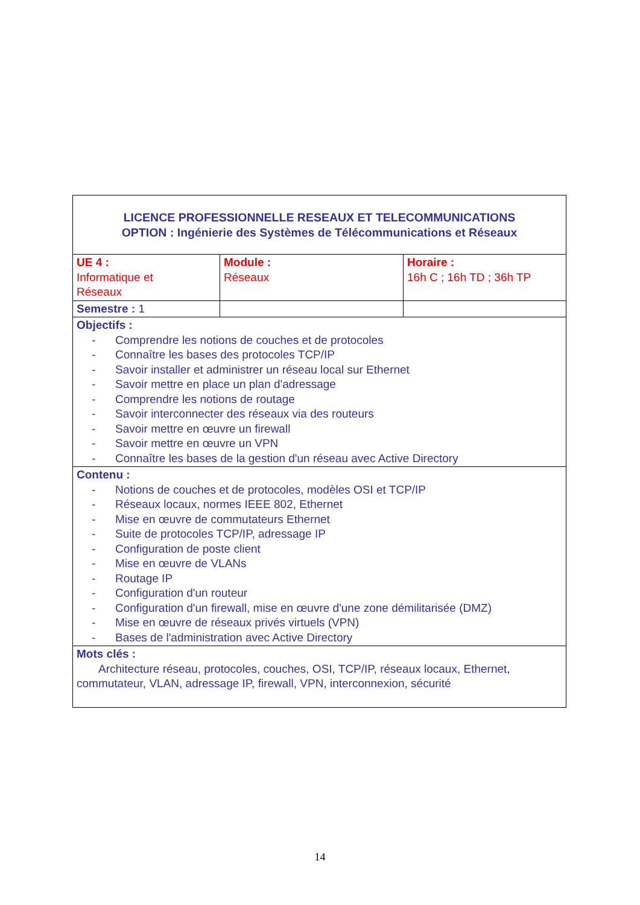| LICENCE PROFESSIONNELLE RESEAUX ET TELECOMMUNICATIONS OPTION : Ingénierie des Systèmes de Télécommunications et Réseaux | | |
| UE 4 : Informatique et Réseaux | Module : Réseaux | Horaire : 16h C ; 16h TD ; 36h TP |
| Semestre : 1 | | |
| Objectifs : - Comprendre les notions de couches et de protocoles - Connaître les bases des protocoles TCP/IP - Savoir installer et administrer un réseau local sur Ethernet - Savoir mettre en place un plan d'adressage - Comprendre les notions de routage - Savoir interconnecter des réseaux via des routeurs - Savoir mettre en œuvre un firewall - Savoir mettre en œuvre un VPN - Connaître les bases de la gestion d'un réseau avec Active Directory | | |
| Contenu : - Notions de couches et de protocoles, modèles OSI et TCP/IP - Réseaux locaux, normes IEEE 802, Ethernet - Mise en œuvre de commutateurs Ethernet - Suite de protocoles TCP/IP, adressage IP - Configuration de poste client - Mise en œuvre de VLANs - Routage IP - Configuration d'un routeur - Configuration d'un firewall, mise en œuvre d'une zone démilitarisée (DMZ) - Mise en œuvre de réseaux privés virtuels (VPN) - Bases de l'administration avec Active Directory | | |
| Mots clés : Architecture réseau, protocoles, couches, OSI, TCP/IP, réseaux locaux, Ethernet, commutateur, VLAN, adressage IP, firewall, VPN, interconnexion, sécurité | | |
14